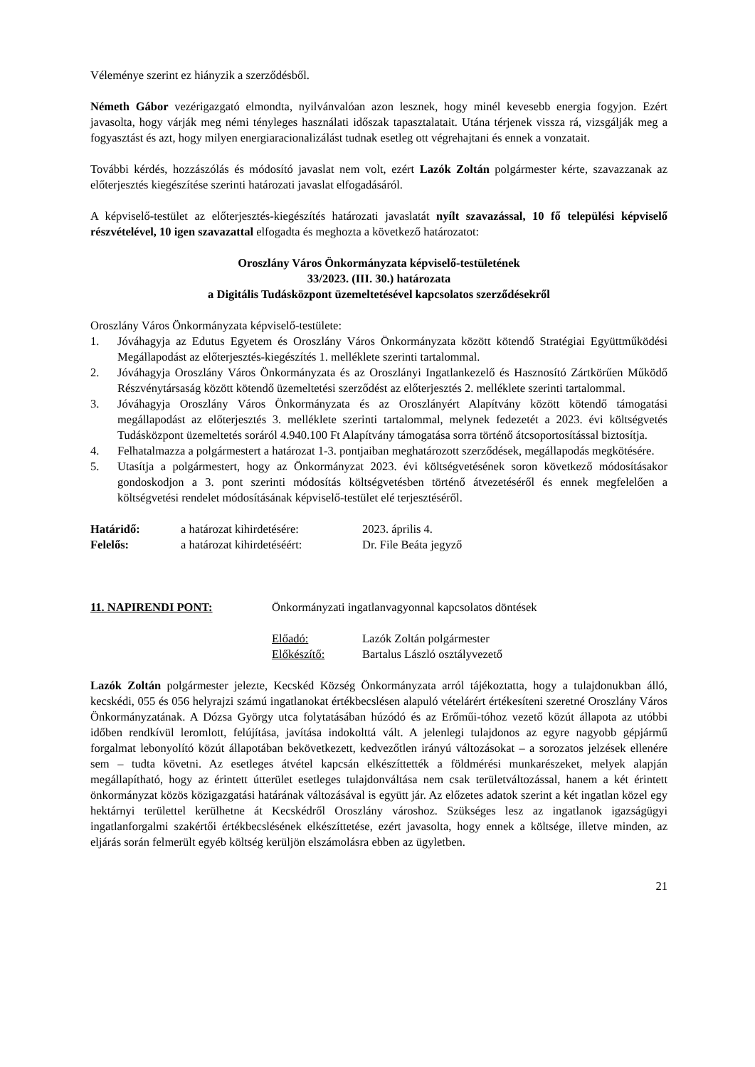Véleménye szerint ez hiányzik a szerződésből.
Németh Gábor vezérigazgató elmondta, nyilvánvalóan azon lesznek, hogy minél kevesebb energia fogyjon. Ezért javasolta, hogy várják meg némi tényleges használati időszak tapasztalatait. Utána térjenek vissza rá, vizsgálják meg a fogyasztást és azt, hogy milyen energiaracionalizálást tudnak esetleg ott végrehajtani és ennek a vonzatait.
További kérdés, hozzászólás és módosító javaslat nem volt, ezért Lazók Zoltán polgármester kérte, szavazzanak az előterjesztés kiegészítése szerinti határozati javaslat elfogadásáról.
A képviselő-testület az előterjesztés-kiegészítés határozati javaslatát nyílt szavazással, 10 fő települési képviselő részvételével, 10 igen szavazattal elfogadta és meghozta a következő határozatot:
Oroszlány Város Önkormányzata képviselő-testületének
33/2023. (III. 30.) határozata
a Digitális Tudásközpont üzemeltetésével kapcsolatos szerződésekről
Oroszlány Város Önkormányzata képviselő-testülete:
1. Jóváhagyja az Edutus Egyetem és Oroszlány Város Önkormányzata között kötendő Stratégiai Együttműködési Megállapodást az előterjesztés-kiegészítés 1. melléklete szerinti tartalommal.
2. Jóváhagyja Oroszlány Város Önkormányzata és az Oroszlányi Ingatlankezelő és Hasznosító Zártkörűen Működő Részvénytársaság között kötendő üzemeltetési szerződést az előterjesztés 2. melléklete szerinti tartalommal.
3. Jóváhagyja Oroszlány Város Önkormányzata és az Oroszlányért Alapítvány között kötendő támogatási megállapodást az előterjesztés 3. melléklete szerinti tartalommal, melynek fedezetét a 2023. évi költségvetés Tudásközpont üzemeltetés soráról 4.940.100 Ft Alapítvány támogatása sorra történő átcsoportosítással biztosítja.
4. Felhatalmazza a polgármestert a határozat 1-3. pontjaiban meghatározott szerződések, megállapodás megkötésére.
5. Utasítja a polgármestert, hogy az Önkormányzat 2023. évi költségvetésének soron következő módosításakor gondoskodjon a 3. pont szerinti módosítás költségvetésben történő átvezetéséről és ennek megfelelően a költségvetési rendelet módosításának képviselő-testület elé terjesztéséről.
| Határidő: | a határozat kihirdetésére: | 2023. április 4. |
| Felelős: | a határozat kihirdetéséért: | Dr. File Beáta jegyző |
| 11. NAPIRENDI PONT: | Önkormányzati ingatlanvagyonnal kapcsolatos döntések | |
| | Előadó: | Lazók Zoltán polgármester |
| | Előkészítő: | Bartalus László osztályvezető |
Lazók Zoltán polgármester jelezte, Kecskéd Község Önkormányzata arról tájékoztatta, hogy a tulajdonukban álló, kecskédi, 055 és 056 helyrajzi számú ingatlanokat értékbecslésen alapuló vételárért értékesíteni szeretné Oroszlány Város Önkormányzatának. A Dózsa György utca folytatásában húzódó és az Erőműi-tóhoz vezető közút állapota az utóbbi időben rendkívül leromlott, felújítása, javítása indokolttá vált. A jelenlegi tulajdonos az egyre nagyobb gépjármű forgalmat lebonyolító közút állapotában bekövetkezett, kedvezőtlen irányú változásokat – a sorozatos jelzések ellenére sem – tudta követni. Az esetleges átvétel kapcsán elkészíttették a földmérési munkarészeket, melyek alapján megállapítható, hogy az érintett útterület esetleges tulajdonváltása nem csak területváltozással, hanem a két érintett önkormányzat közös közigazgatási határának változásával is együtt jár. Az előzetes adatok szerint a két ingatlan közel egy hektárnyi területtel kerülhetne át Kecskédről Oroszlány városhoz. Szükséges lesz az ingatlanok igazságügyi ingatlanforgalmi szakértői értékbecslésének elkészíttetése, ezért javasolta, hogy ennek a költsége, illetve minden, az eljárás során felmerült egyéb költség kerüljön elszámolásra ebben az ügyletben.
21